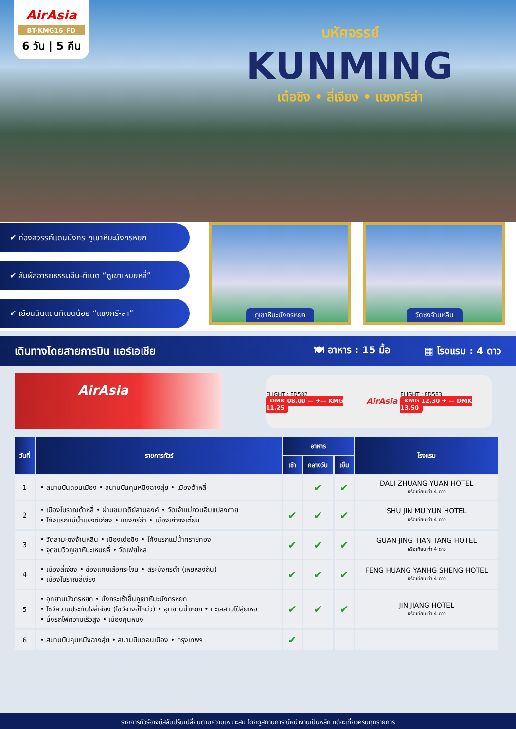AirAsia
BT-KMG16_FD
6 วัน | 5 คืน
มหัศจรรย์
KUNMING
เต๋อชิง • ลี่เจียง • แชงกรีล่า
✔ ท่องสวรรค์แดนมังกร ภูเขาหิมะมังกรหยก
✔ สัมผัสอารยธรรมจีน-ทิเบต “ภูเขาเหมยหลี่”
✔ เยือนดินแดนทิเบตน้อย “แชงกรี-ล่า”
ภูเขาหิมะมังกรหยก วัดซงจ้านหลิน
เดินทางโดยสายการบิน แอร์เอเชีย 🍽 อาหาร : 15 มื้อ ▦ โรงแรม : 4 ดาว
AirAsia
FLIGHT : FD582
DMK 08.00 — ✈— KMG 11.25
AirAsia
FLIGHT : FD583
KMG 12.30 ✈ — DMK 13.50
| วันที่ | รายการทัวร์ | อาหาร | | | โรงแรม |
| --- | --- | --- | --- | --- | --- |
| | | เช้า | กลางวัน | เย็น | |
| 1 | • สนามบินดอนเมือง • สนามบินคุนหมิงฉางสุ่ย • เมืองต้าหลี่ | | ✔ | ✔ | DALI ZHUANG YUAN HOTEL หรือเทียบเท่า 4 ดาว |
| 2 | • เมืองโบราณต้าหลี่ • ผ่านชมเจดีย์สามองค์ • วัดเจ้าแม่กวนอิมแปลงกาย • โค้งแรกแม่น้ำแยงซีเกียง • แชงกรีล่า • เมืองเก่าจงเตี้ยน | ✔ | ✔ | ✔ | SHU JIN MU YUN HOTEL หรือเทียบเท่า 4 ดาว |
| 3 | • วัดลามะซงจ้านหลิน • เมืองเต๋อชิง • โค้งแรกแม่น้ำทรายทอง • จุดชมวิวภูเขาหิมะเหมยลี่ • วัดเฟยไหล | ✔ | ✔ | ✔ | GUAN JING TIAN TANG HOTEL หรือเทียบเท่า 4 ดาว |
| 4 | • เมืองลี่เจียง • ช่องแคบเสือกระโจน • สระมังกรดำ (เหยหลงถัน) • เมืองโบราณลี่เจียง | ✔ | ✔ | ✔ | FENG HUANG YANHG SHENG HOTEL หรือเทียบเท่า 4 ดาว |
| 5 | • อุทยานมังกรหยก • นั่งกระเช้าขึ้นภูเขาหิมะมังกรหยก • โชว์ความประทับใจลี่เจียง (โชว์จางอี้โหม่ว) • อุทยานน้ำหยก • ทะเลสาบไป๋สุ่ยเหอ • นั่งรถไฟความเร็วสูง • เมืองคุนหมิง | ✔ | ✔ | ✔ | JIN JIANG HOTEL หรือเทียบเท่า 4 ดาว |
| 6 | • สนามบินคุนหมิงฉางสุ่ย • สนามบินดอนเมือง • กรุงเทพฯ | ✔ | | | |
รายการทัวร์อาจมีสลับปรับเปลี่ยนตามความเหมาะสม โดยดูสถานการณ์หน้างานเป็นหลัก แต่จะเที่ยวครบทุกรายการ